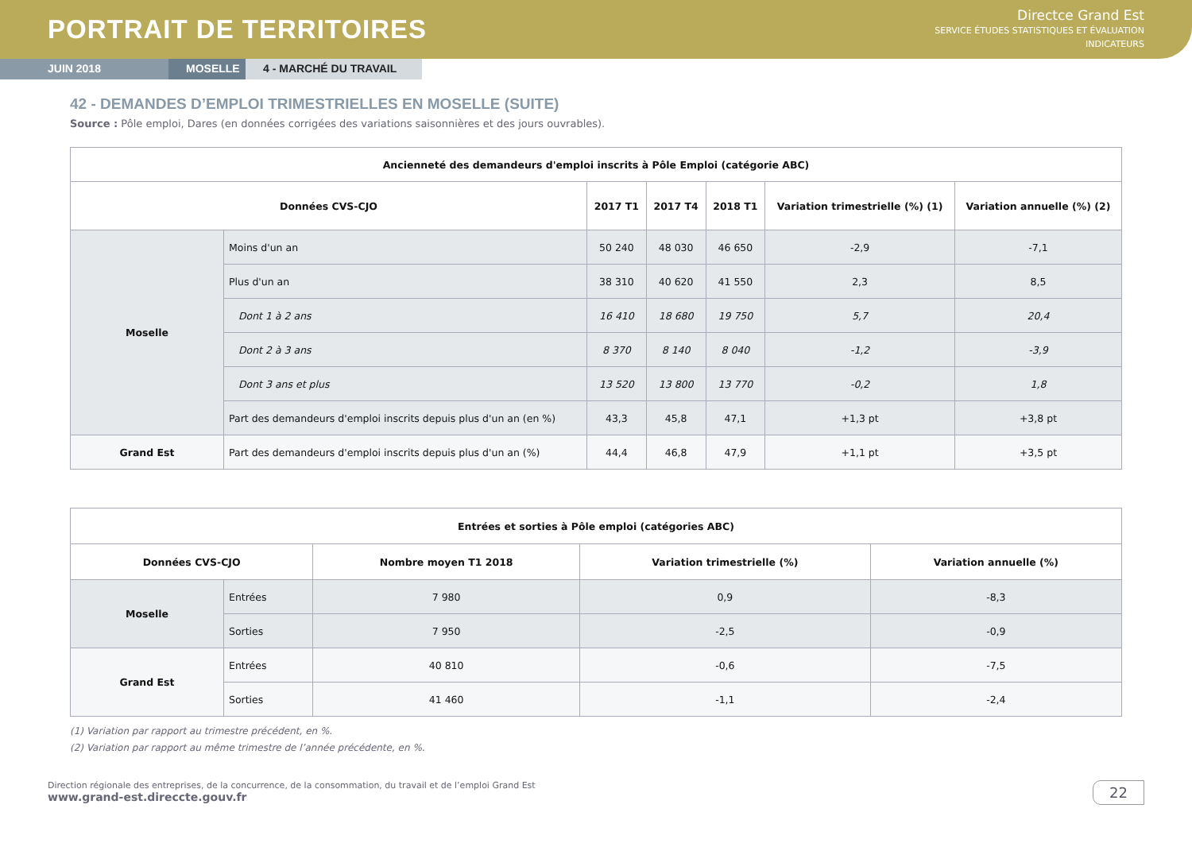PORTRAIT DE TERRITOIRES
Directce Grand Est
SERVICE ÉTUDES STATISTIQUES ET ÉVALUATION
INDICATEURS
JUIN 2018 MOSELLE
4 - MARCHÉ DU TRAVAIL
42 - DEMANDES D’EMPLOI TRIMESTRIELLES EN MOSELLE (SUITE)
Source : Pôle emploi, Dares (en données corrigées des variations saisonnières et des jours ouvrables).
| Ancienneté des demandeurs d'emploi inscrits à Pôle Emploi (catégorie ABC) | | | | | | |
| --- | --- | --- | --- | --- | --- | --- |
| Données CVS-CJO | | 2017 T1 | 2017 T4 | 2018 T1 | Variation trimestrielle (%) (1) | Variation annuelle (%) (2) |
| Moselle | Moins d'un an | 50 240 | 48 030 | 46 650 | -2,9 | -7,1 |
| | Plus d'un an | 38 310 | 40 620 | 41 550 | 2,3 | 8,5 |
| | Dont 1 à 2 ans | 16 410 | 18 680 | 19 750 | 5,7 | 20,4 |
| | Dont 2 à 3 ans | 8 370 | 8 140 | 8 040 | -1,2 | -3,9 |
| | Dont 3 ans et plus | 13 520 | 13 800 | 13 770 | -0,2 | 1,8 |
| | Part des demandeurs d'emploi inscrits depuis plus d'un an (en %) | 43,3 | 45,8 | 47,1 | +1,3 pt | +3,8 pt |
| Grand Est | Part des demandeurs d'emploi inscrits depuis plus d'un an (%) | 44,4 | 46,8 | 47,9 | +1,1 pt | +3,5 pt |
| Entrées et sorties à Pôle emploi (catégories ABC) | | | | |
| --- | --- | --- | --- | --- |
| Données CVS-CJO | | Nombre moyen T1 2018 | Variation trimestrielle (%) | Variation annuelle (%) |
| Moselle | Entrées | 7 980 | 0,9 | -8,3 |
| | Sorties | 7 950 | -2,5 | -0,9 |
| Grand Est | Entrées | 40 810 | -0,6 | -7,5 |
| | Sorties | 41 460 | -1,1 | -2,4 |
(1) Variation par rapport au trimestre précédent, en %.
(2) Variation par rapport au même trimestre de l’année précédente, en %.
Direction régionale des entreprises, de la concurrence, de la consommation, du travail et de l’emploi Grand Est
www.grand-est.direccte.gouv.fr
22